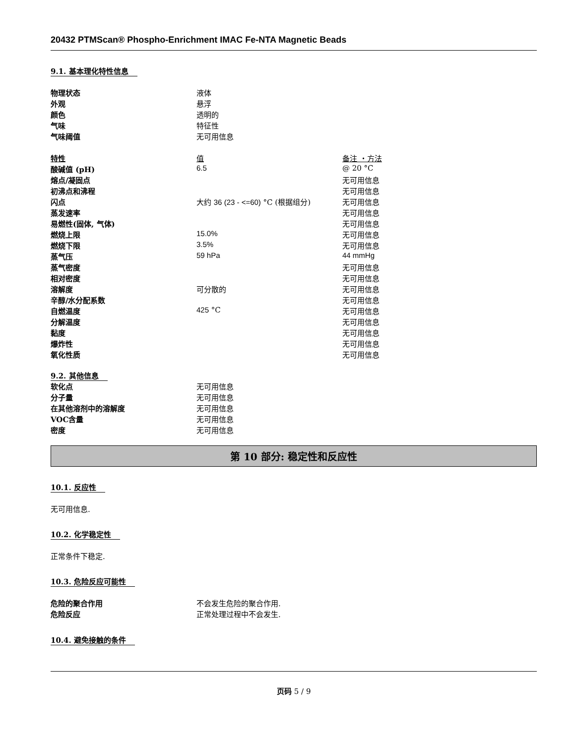20432 PTMScan® Phospho-Enrichment IMAC Fe-NTA Magnetic Beads
9.1. 基本理化特性信息
| 物理状态 | 液体 |
| 外观 | 悬浮 |
| 颜色 | 透明的 |
| 气味 | 特征性 |
| 气味阈值 | 无可用信息 |
| 特性 | 值 | 备注 ・方法 |
| 酸碱值 (pH) | 6.5 | @ 20 °C |
| 熔点/凝固点 | | 无可用信息 |
| 初沸点和沸程 | | 无可用信息 |
| 闪点 | 大约 36 (23 - <=60) °C (根据组分) | 无可用信息 |
| 蒸发速率 | | 无可用信息 |
| 易燃性(固体, 气体) | | 无可用信息 |
| 燃烧上限 | 15.0% | 无可用信息 |
| 燃烧下限 | 3.5% | 无可用信息 |
| 蒸气压 | 59 hPa | 44 mmHg |
| 蒸气密度 | | 无可用信息 |
| 相对密度 | | 无可用信息 |
| 溶解度 | 可分散的 | 无可用信息 |
| 辛醇/水分配系数 | | 无可用信息 |
| 自燃温度 | 425 °C | 无可用信息 |
| 分解温度 | | 无可用信息 |
| 黏度 | | 无可用信息 |
| 爆炸性 | | 无可用信息 |
| 氧化性质 | | 无可用信息 |
9.2. 其他信息
| 软化点 | 无可用信息 |
| 分子量 | 无可用信息 |
| 在其他溶剂中的溶解度 | 无可用信息 |
| VOC含量 | 无可用信息 |
| 密度 | 无可用信息 |
第 10 部分: 稳定性和反应性
10.1. 反应性
无可用信息.
10.2. 化学稳定性
正常条件下稳定.
10.3. 危险反应可能性
| 危险的聚合作用 | 不会发生危险的聚合作用. |
| 危险反应 | 正常处理过程中不会发生. |
10.4. 避免接触的条件
页码 5 / 9